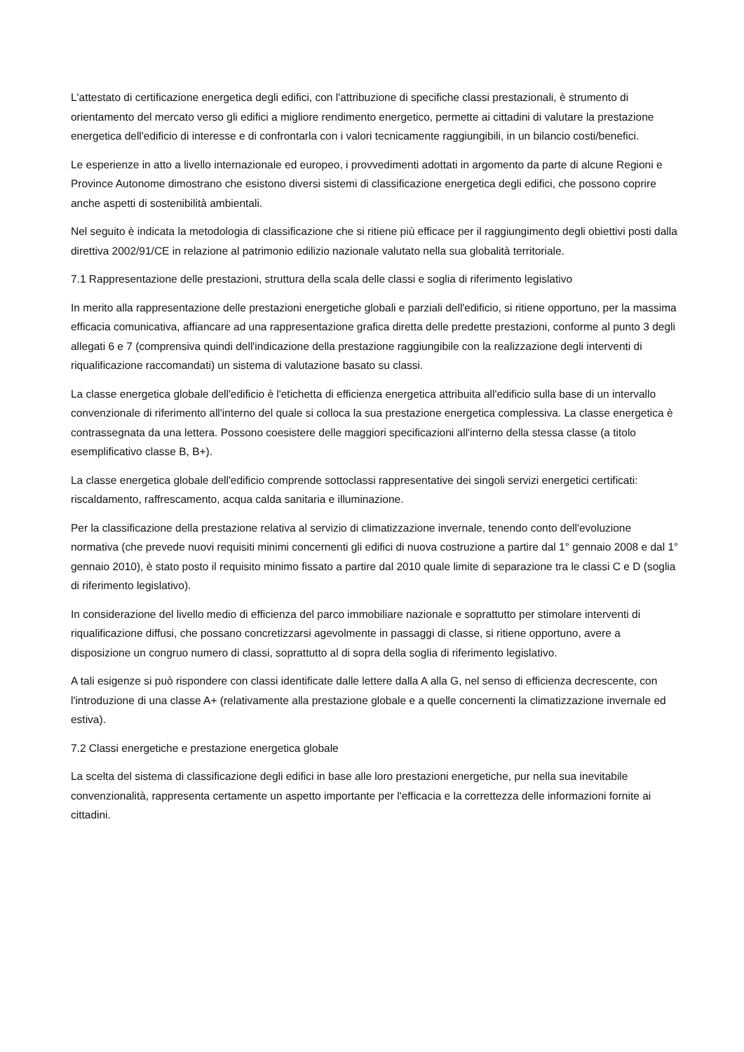L'attestato di certificazione energetica degli edifici, con l'attribuzione di specifiche classi prestazionali, è strumento di orientamento del mercato verso gli edifici a migliore rendimento energetico, permette ai cittadini di valutare la prestazione energetica dell'edificio di interesse e di confrontarla con i valori tecnicamente raggiungibili, in un bilancio costi/benefici.
Le esperienze in atto a livello internazionale ed europeo, i provvedimenti adottati in argomento da parte di alcune Regioni e Province Autonome dimostrano che esistono diversi sistemi di classificazione energetica degli edifici, che possono coprire anche aspetti di sostenibilità ambientali.
Nel seguito è indicata la metodologia di classificazione che si ritiene più efficace per il raggiungimento degli obiettivi posti dalla direttiva 2002/91/CE in relazione al patrimonio edilizio nazionale valutato nella sua globalità territoriale.
7.1 Rappresentazione delle prestazioni, struttura della scala delle classi e soglia di riferimento legislativo
In merito alla rappresentazione delle prestazioni energetiche globali e parziali dell'edificio, si ritiene opportuno, per la massima efficacia comunicativa, affiancare ad una rappresentazione grafica diretta delle predette prestazioni, conforme al punto 3 degli allegati 6 e 7 (comprensiva quindi dell'indicazione della prestazione raggiungibile con la realizzazione degli interventi di riqualificazione raccomandati) un sistema di valutazione basato su classi.
La classe energetica globale dell'edificio è l'etichetta di efficienza energetica attribuita all'edificio sulla base di un intervallo convenzionale di riferimento all'interno del quale si colloca la sua prestazione energetica complessiva. La classe energetica è contrassegnata da una lettera. Possono coesistere delle maggiori specificazioni all'interno della stessa classe (a titolo esemplificativo classe B, B+).
La classe energetica globale dell'edificio comprende sottoclassi rappresentative dei singoli servizi energetici certificati: riscaldamento, raffrescamento, acqua calda sanitaria e illuminazione.
Per la classificazione della prestazione relativa al servizio di climatizzazione invernale, tenendo conto dell'evoluzione normativa (che prevede nuovi requisiti minimi concernenti gli edifici di nuova costruzione a partire dal 1° gennaio 2008 e dal 1° gennaio 2010), è stato posto il requisito minimo fissato a partire dal 2010 quale limite di separazione tra le classi C e D (soglia di riferimento legislativo).
In considerazione del livello medio di efficienza del parco immobiliare nazionale e soprattutto per stimolare interventi di riqualificazione diffusi, che possano concretizzarsi agevolmente in passaggi di classe, si ritiene opportuno, avere a disposizione un congruo numero di classi, soprattutto al di sopra della soglia di riferimento legislativo.
A tali esigenze si può rispondere con classi identificate dalle lettere dalla A alla G, nel senso di efficienza decrescente, con l'introduzione di una classe A+ (relativamente alla prestazione globale e a quelle concernenti la climatizzazione invernale ed estiva).
7.2 Classi energetiche e prestazione energetica globale
La scelta del sistema di classificazione degli edifici in base alle loro prestazioni energetiche, pur nella sua inevitabile convenzionalità, rappresenta certamente un aspetto importante per l'efficacia e la correttezza delle informazioni fornite ai cittadini.